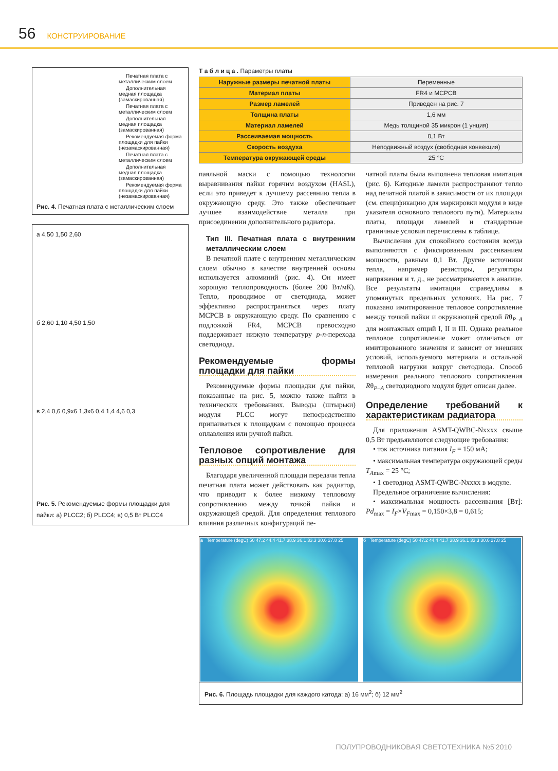56 КОНСТРУИРОВАНИЕ
Печатная плата с металлическим слоем
Дополнительная медная площадка (замаскированная)
Печатная плата с металлическим слоем
Дополнительная медная площадка (замаскированная)
Рекомендуемая форма площадки для пайки (незамаскированная)
Печатная плата с металлическим слоем
Дополнительная медная площадка (замаскированная)
Рекомендуемая форма площадки для пайки (незамаскированная)
Рис. 4. Печатная плата с металлическим слоем
а 4,50 1,50 2,60
б 2,60 1,10 4,50 1,50
в 2,4 0,6 0,9x6 1,3x6 0,4 1,4 4,6 0,3
Рис. 5. Рекомендуемые формы площадки для пайки: а) PLCC2; б) PLCC4; в) 0,5 Вт PLCC4
Т а б л и ц а . Параметры платы
| Наружные размеры печатной платы | Переменные |
| Материал платы | FR4 и MCPCB |
| Размер ламелей | Приведен на рис. 7 |
| Толщина платы | 1,6 мм |
| Материал ламелей | Медь толщиной 35 микрон (1 унция) |
| Рассеиваемая мощность | 0,1 Вт |
| Скорость воздуха | Неподвижный воздух (свободная конвекция) |
| Температура окружающей среды | 25 °C |
паяльной маски с помощью технологии выравнивания пайки горячим воздухом (HASL), если это приведет к лучшему рассеянию тепла в окружающую среду. Это также обеспечивает лучшее взаимодействие металла при присоединении дополнительного радиатора.
Тип III. Печатная плата с внутренним металлическим слоем
В печатной плате с внутренним металлическим слоем обычно в качестве внутренней основы используется алюминий (рис. 4). Он имеет хорошую теплопроводность (более 200 Вт/мК). Тепло, проводимое от светодиода, может эффективно распространяться через плату MCPCB в окружающую среду. По сравнению с подложкой FR4, MCPCB превосходно поддерживает низкую температуру p-n-перехода светодиода.
Рекомендуемые формы площадки для пайки
Рекомендуемые формы площадки для пайки, показанные на рис. 5, можно также найти в технических требованиях. Выводы (штырьки) модуля PLCC могут непосредственно припаиваться к площадкам с помощью процесса оплавления или ручной пайки.
Тепловое сопротивление для разных опций монтажа
Благодаря увеличенной площади передачи тепла печатная плата может действовать как радиатор, что приводит к более низкому тепловому сопротивлению между точкой пайки и окружающей средой. Для определения теплового влияния различных конфигураций пе-
чатной платы была выполнена тепловая имитация (рис. 6). Катодные ламели распространяют тепло над печатной платой в зависимости от их площади (см. спецификацию для маркировки модуля в виде указателя основного теплового пути). Материалы платы, площади ламелей и стандартные граничные условия перечислены в таблице.
Вычисления для спокойного состояния всегда выполняются с фиксированным рассеиванием мощности, равным 0,1 Вт. Другие источники тепла, например резисторы, регуляторы напряжения и т. д., не рассматриваются в анализе. Все результаты имитации справедливы в упомянутых предельных условиях. На рис. 7 показано имитированное тепловое сопротивление между точкой пайки и окружающей средой Rθ<sub>P–A</sub> для монтажных опций I, II и III. Однако реальное тепловое сопротивление может отличаться от имитированного значения и зависит от внешних условий, используемого материала и остальной тепловой нагрузки вокруг светодиода. Способ измерения реального теплового сопротивления Rθ<sub>P–A</sub> светодиодного модуля будет описан далее.
Определение требований к характеристикам радиатора
Для приложения ASMT-QWBC-Nxxxx свыше 0,5 Вт предъявляются следующие требования:
• ток источника питания I<sub>F</sub> = 150 мА;
• максимальная температура окружающей среды T<sub>Amax</sub> = 25 °C;
• 1 светодиод ASMT-QWBC-Nxxxx в модуле.
Предельное ограничение вычисления:
• максимальная мощность рассеивания [Вт]: Pd<sub>max</sub> = I<sub>F</sub>×V<sub>Fmax</sub> = 0,150×3,8 = 0,615;
а Temperature (degC) 50 47.2 44.4 41.7 38.9 36.1 33.3 30.6 27.8 25
б Temperature (degC) 50 47.2 44.4 41.7 38.9 36.1 33.3 30.6 27.8 25
Рис. 6. Площадь площадки для каждого катода: а) 16 мм<sup>2</sup>; б) 12 мм<sup>2</sup>
ПОЛУПРОВОДНИКОВАЯ СВЕТОТЕХНИКА №5’2010